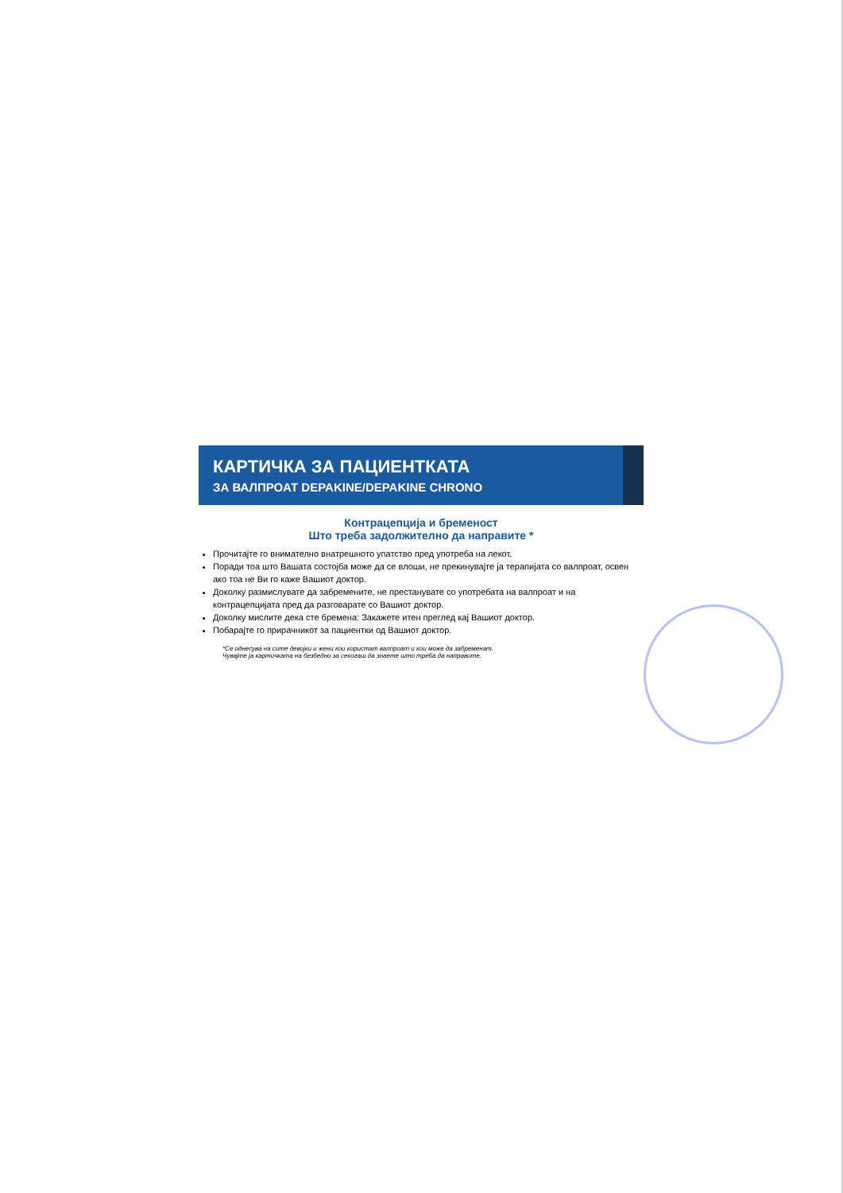КАРТИЧКА ЗА ПАЦИЕНТКАТА
ЗА ВАЛПРОАТ DEPAKINE/DEPAKINE CHRONO
Контрацепција и бременост
Што треба задолжително да направите *
Прочитајте го внимателно внатрешното упатство пред употреба на лекот.
Поради тоа што Вашата состојба може да се влоши, не прекинувајте ја терапијата со валпроат, освен ако тоа не Ви го каже Вашиот доктор.
Доколку размислувате да забремените, не престанувате со употребата на валпроат и на контрацепцијата пред да разговарате со Вашиот доктор.
Доколку мислите дека сте бремена: Закажете итен преглед кај Вашиот доктор.
Побарајте го прирачникот за пациентки од Вашиот доктор.
*Се однесува на сите девојки и жени кои користат валпроат и кои може да забременат.
Чувајте ја картичката на безбедно за секогаш да знаете што треба да направите.